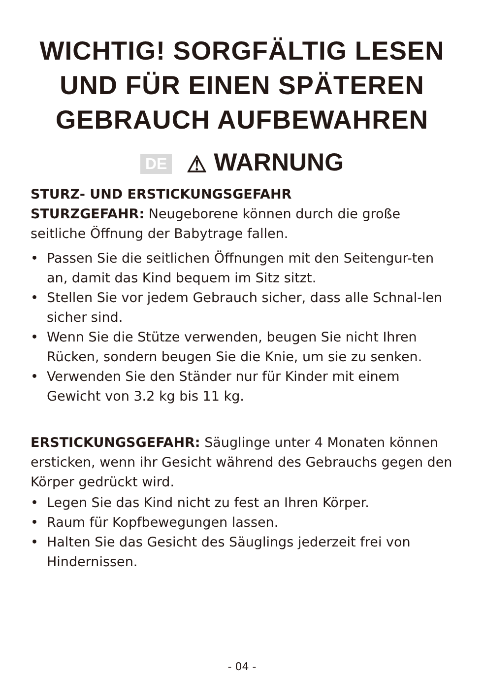WICHTIG! SORGFÄLTIG LESEN
UND FÜR EINEN SPÄTEREN
GEBRAUCH AUFBEWAHREN
DE ⚠ WARNUNG
STURZ- UND ERSTICKUNGSGEFAHR
STURZGEFAHR: Neugeborene können durch die große seitliche Öffnung der Babytrage fallen.
• Passen Sie die seitlichen Öffnungen mit den Seitengur-ten an, damit das Kind bequem im Sitz sitzt.
• Stellen Sie vor jedem Gebrauch sicher, dass alle Schnal-len sicher sind.
• Wenn Sie die Stütze verwenden, beugen Sie nicht Ihren Rücken, sondern beugen Sie die Knie, um sie zu senken.
• Verwenden Sie den Ständer nur für Kinder mit einem Gewicht von 3.2 kg bis 11 kg.
ERSTICKUNGSGEFAHR: Säuglinge unter 4 Monaten können ersticken, wenn ihr Gesicht während des Gebrauchs gegen den Körper gedrückt wird.
• Legen Sie das Kind nicht zu fest an Ihren Körper.
• Raum für Kopfbewegungen lassen.
• Halten Sie das Gesicht des Säuglings jederzeit frei von Hindernissen.
- 04 -